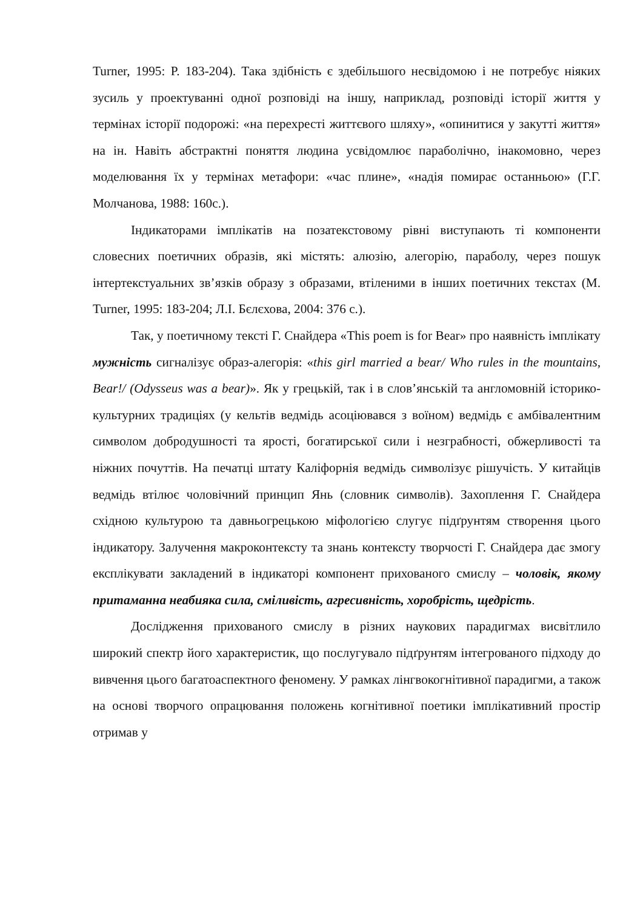Turner, 1995: P. 183-204). Така здібність є здебільшого несвідомою і не потребує ніяких зусиль у проектуванні одної розповіді на іншу, наприклад, розповіді історії життя у термінах історії подорожі: «на перехресті життєвого шляху», «опинитися у закутті життя» на ін. Навіть абстрактні поняття людина усвідомлює параболічно, інакомовно, через моделювання їх у термінах метафори: «час плине», «надія помирає останньою» (Г.Г. Молчанова, 1988: 160с.).
Індикаторами імплікатів на позатекстовому рівні виступають ті компоненти словесних поетичних образів, які містять: алюзію, алегорію, параболу, через пошук інтертекстуальних зв’язків образу з образами, втіленими в інших поетичних текстах (M. Turner, 1995: 183-204; Л.І. Бєлєхова, 2004: 376 с.).
Так, у поетичному тексті Г. Снайдера «This poem is for Bear» про наявність імплікату мужність сигналізує образ-алегорія: «this girl married a bear/ Who rules in the mountains, Bear!/ (Odysseus was a bear)». Як у грецькій, так і в слов’янській та англомовній історико-культурних традиціях (у кельтів ведмідь асоціювався з воїном) ведмідь є амбівалентним символом добродушності та ярості, богатирської сили і незграбності, обжерливості та ніжних почуттів. На печатці штату Каліфорнія ведмідь символізує рішучість. У китайців ведмідь втілює чоловічний принцип Янь (словник символів). Захоплення Г. Снайдера східною культурою та давньогрецькою міфологією слугує підґрунтям створення цього індикатору. Залучення макроконтексту та знань контексту творчості Г. Снайдера дає змогу експлікувати закладений в індикаторі компонент прихованого смислу – чоловік, якому притаманна неабияка сила, сміливість, агресивність, хоробрість, щедрість.
Дослідження прихованого смислу в різних наукових парадигмах висвітлило широкий спектр його характеристик, що послугувало підґрунтям інтегрованого підходу до вивчення цього багатоаспектного феномену. У рамках лінгвокогнітивної парадигми, а також на основі творчого опрацювання положень когнітивної поетики імплікативний простір отримав у